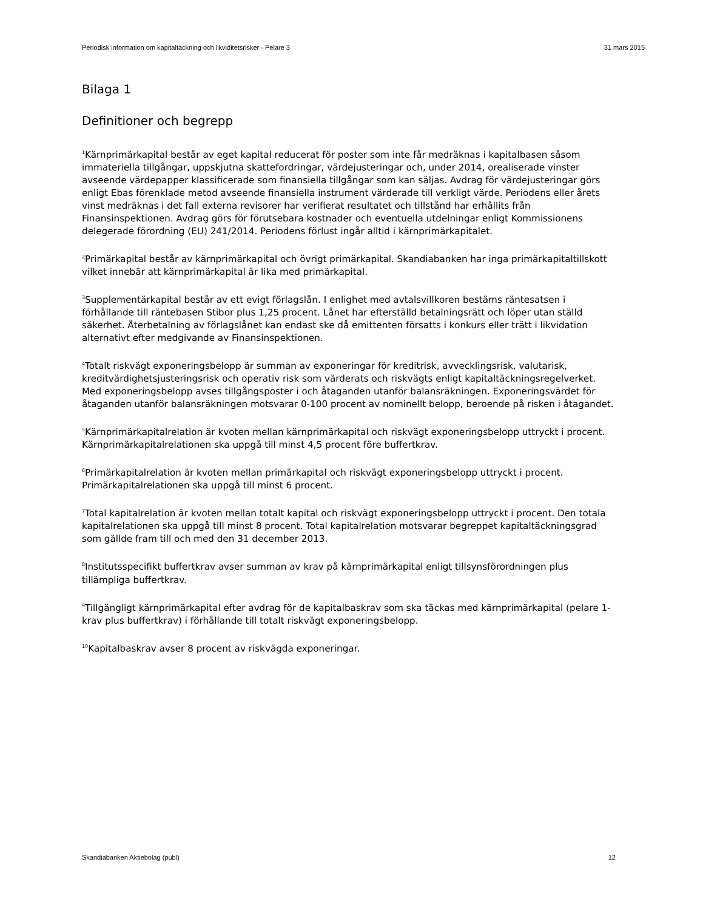Periodisk information om kapitaltäckning och likviditetsrisker - Pelare 3 31 mars 2015
Bilaga 1
Definitioner och begrepp
<sup>1</sup> Kärnprimärkapital består av eget kapital reducerat för poster som inte får medräknas i kapitalbasen såsom immateriella tillgångar, uppskjutna skattefordringar, värdejusteringar och, under 2014, orealiserade vinster avseende värdepapper klassificerade som finansiella tillgångar som kan säljas. Avdrag för värdejusteringar görs enligt Ebas förenklade metod avseende finansiella instrument värderade till verkligt värde. Periodens eller årets vinst medräknas i det fall externa revisorer har verifierat resultatet och tillstånd har erhållits från Finansinspektionen. Avdrag görs för förutsebara kostnader och eventuella utdelningar enligt Kommissionens delegerade förordning (EU) 241/2014. Periodens förlust ingår alltid i kärnprimärkapitalet.
<sup>2</sup> Primärkapital består av kärnprimärkapital och övrigt primärkapital. Skandiabanken har inga primärkapitaltillskott vilket innebär att kärnprimärkapital är lika med primärkapital.
<sup>3</sup> Supplementärkapital består av ett evigt förlagslån. I enlighet med avtalsvillkoren bestäms räntesatsen i förhållande till räntebasen Stibor plus 1,25 procent. Lånet har efterställd betalningsrätt och löper utan ställd säkerhet. Återbetalning av förlagslånet kan endast ske då emittenten försatts i konkurs eller trätt i likvidation alternativt efter medgivande av Finansinspektionen.
<sup>4</sup> Totalt riskvägt exponeringsbelopp är summan av exponeringar för kreditrisk, avvecklingsrisk, valutarisk, kreditvärdighetsjusteringsrisk och operativ risk som värderats och riskvägts enligt kapitaltäckningsregelverket. Med exponeringsbelopp avses tillgångsposter i och åtaganden utanför balansräkningen. Exponeringsvärdet för åtaganden utanför balansräkningen motsvarar 0-100 procent av nominellt belopp, beroende på risken i åtagandet.
<sup>5</sup> Kärnprimärkapitalrelation är kvoten mellan kärnprimärkapital och riskvägt exponeringsbelopp uttryckt i procent. Kärnprimärkapitalrelationen ska uppgå till minst 4,5 procent före buffertkrav.
<sup>6</sup> Primärkapitalrelation är kvoten mellan primärkapital och riskvägt exponeringsbelopp uttryckt i procent. Primärkapitalrelationen ska uppgå till minst 6 procent.
<sup>7</sup> Total kapitalrelation är kvoten mellan totalt kapital och riskvägt exponeringsbelopp uttryckt i procent. Den totala kapitalrelationen ska uppgå till minst 8 procent. Total kapitalrelation motsvarar begreppet kapitaltäckningsgrad som gällde fram till och med den 31 december 2013.
<sup>8</sup> Institutsspecifikt buffertkrav avser summan av krav på kärnprimärkapital enligt tillsynsförordningen plus tillämpliga buffertkrav.
<sup>9</sup> Tillgängligt kärnprimärkapital efter avdrag för de kapitalbaskrav som ska täckas med kärnprimärkapital (pelare 1-krav plus buffertkrav) i förhållande till totalt riskvägt exponeringsbelopp.
<sup>10</sup> Kapitalbaskrav avser 8 procent av riskvägda exponeringar.
Skandiabanken Aktiebolag (publ) 12